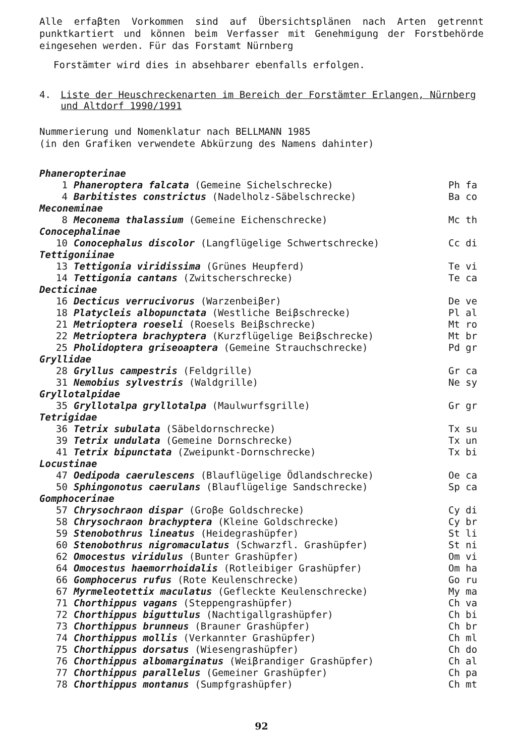Alle erfaβten Vorkommen sind auf Übersichtsplänen nach Arten getrennt punktkartiert und können beim Verfasser mit Genehmigung der Forstbehörde eingesehen werden. Für das Forstamt Nürnberg
Forstämter wird dies in absehbarer ebenfalls erfolgen.
4. Liste der Heuschreckenarten im Bereich der Forstämter Erlangen, Nürnberg und Altdorf 1990/1991
Nummerierung und Nomenklatur nach BELLMANN 1985
(in den Grafiken verwendete Abkürzung des Namens dahinter)
| Phaneropterinae | | |
| 1 | Phaneroptera falcata (Gemeine Sichelschrecke) | Ph fa |
| 4 | Barbitistes constrictus (Nadelholz-Säbelschrecke) | Ba co |
| Meconeminae | | |
| 8 | Meconema thalassium (Gemeine Eichenschrecke) | Mc th |
| Conocephalinae | | |
| 10 | Conocephalus discolor (Langflügelige Schwertschrecke) | Cc di |
| Tettigoniinae | | |
| 13 | Tettigonia viridissima (Grünes Heupferd) | Te vi |
| 14 | Tettigonia cantans (Zwitscherschrecke) | Te ca |
| Decticinae | | |
| 16 | Decticus verrucivorus (Warzenbeiβer) | De ve |
| 18 | Platycleis albopunctata (Westliche Beiβschrecke) | Pl al |
| 21 | Metrioptera roeseli (Roesels Beiβschrecke) | Mt ro |
| 22 | Metrioptera brachyptera (Kurzflügelige Beiβschrecke) | Mt br |
| 25 | Pholidoptera griseoaptera (Gemeine Strauchschrecke) | Pd gr |
| Gryllidae | | |
| 28 | Gryllus campestris (Feldgrille) | Gr ca |
| 31 | Nemobius sylvestris (Waldgrille) | Ne sy |
| Gryllotalpidae | | |
| 35 | Gryllotalpa gryllotalpa (Maulwurfsgrille) | Gr gr |
| Tetrigidae | | |
| 36 | Tetrix subulata (Säbeldornschrecke) | Tx su |
| 39 | Tetrix undulata (Gemeine Dornschrecke) | Tx un |
| 41 | Tetrix bipunctata (Zweipunkt-Dornschrecke) | Tx bi |
| Locustinae | | |
| 47 | Oedipoda caerulescens (Blauflügelige Ödlandschrecke) | Oe ca |
| 50 | Sphingonotus caerulans (Blauflügelige Sandschrecke) | Sp ca |
| Gomphocerinae | | |
| 57 | Chrysochraon dispar (Groβe Goldschrecke) | Cy di |
| 58 | Chrysochraon brachyptera (Kleine Goldschrecke) | Cy br |
| 59 | Stenobothrus lineatus (Heidegrashüpfer) | St li |
| 60 | Stenobothrus nigromaculatus (Schwarzfl. Grashüpfer) | St ni |
| 62 | Omocestus viridulus (Bunter Grashüpfer) | Om vi |
| 64 | Omocestus haemorrhoidalis (Rotleibiger Grashüpfer) | Om ha |
| 66 | Gomphocerus rufus (Rote Keulenschrecke) | Go ru |
| 67 | Myrmeleotettix maculatus (Gefleckte Keulenschrecke) | My ma |
| 71 | Chorthippus vagans (Steppengrashüpfer) | Ch va |
| 72 | Chorthippus biguttulus (Nachtigallgrashüpfer) | Ch bi |
| 73 | Chorthippus brunneus (Brauner Grashüpfer) | Ch br |
| 74 | Chorthippus mollis (Verkannter Grashüpfer) | Ch ml |
| 75 | Chorthippus dorsatus (Wiesengrashüpfer) | Ch do |
| 76 | Chorthippus albomarginatus (Weiβrandiger Grashüpfer) | Ch al |
| 77 | Chorthippus parallelus (Gemeiner Grashüpfer) | Ch pa |
| 78 | Chorthippus montanus (Sumpfgrashüpfer) | Ch mt |
92